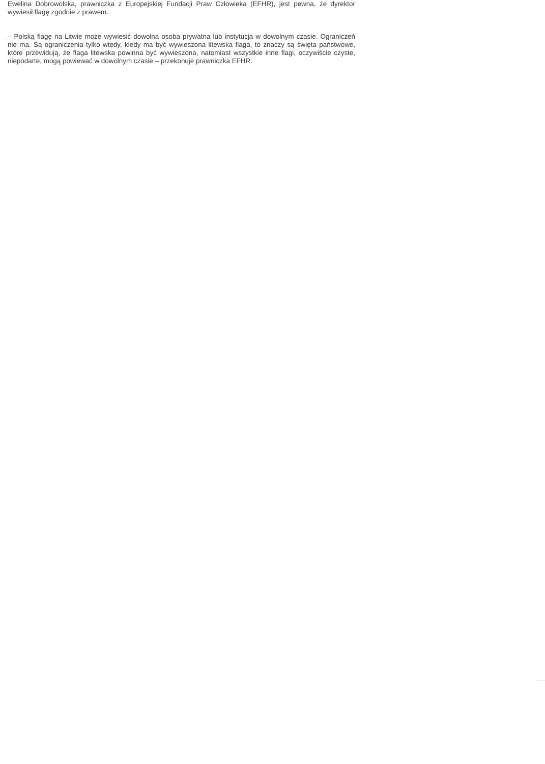Ewelina Dobrowolska, prawniczka z Europejskiej Fundacji Praw Człowieka (EFHR), jest pewna, że dyrektor wywiesił flagę zgodnie z prawem.
– Polską flagę na Litwie może wywiesić dowolna osoba prywatna lub instytucja w dowolnym czasie. Ograniczeń nie ma. Są ograniczenia tylko wtedy, kiedy ma być wywieszona litewska flaga, to znaczy są święta państwowe, które przewidują, że flaga litewska powinna być wywieszona, natomiast wszystkie inne flagi, oczywiście czyste, niepodarte, mogą powiewać w dowolnym czasie – przekonuje prawniczka EFHR.